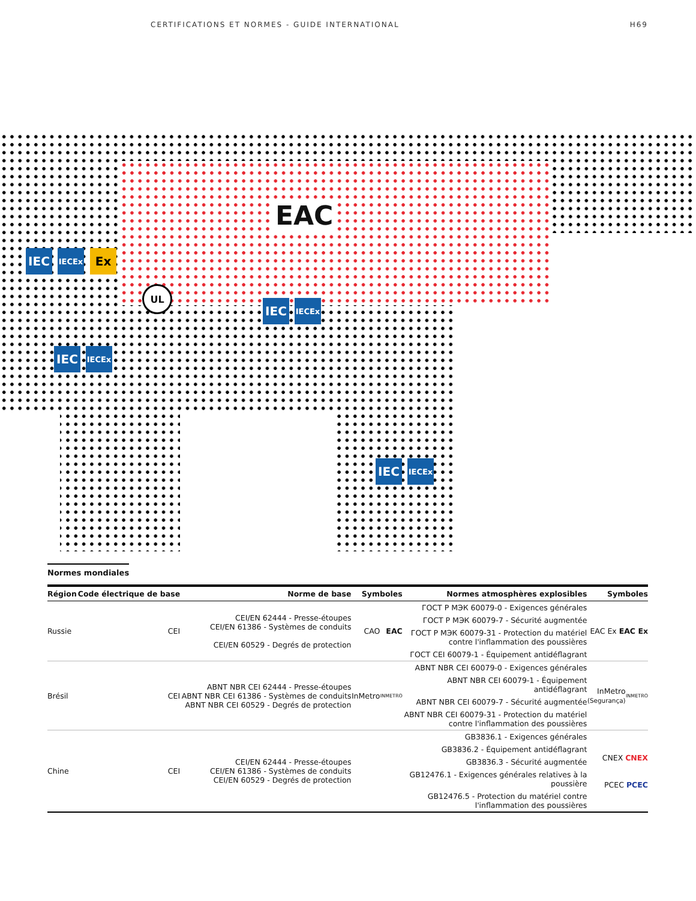CERTIFICATIONS ET NORMES - GUIDE INTERNATIONAL H69
EAC
IEC IECEx Ex
UL
IEC IECEx
IEC IECEx
IEC IECEx
Normes mondiales
| Région | Code électrique de base | Norme de base | Symboles | | Normes atmosphères explosibles | Symboles | |
| --- | --- | --- | --- | --- | --- | --- | --- |
| Russie | CEI | CEI/EN 62444 - Presse-étoupes CEI/EN 61386 - Systèmes de conduits CEI/EN 60529 - Degrés de protection | CAO | EAC | ГОСТ Р МЭК 60079-0 - Exigences générales | EAC Ex EAC Ex | |
| | | | | | ГОСТ Р МЭК 60079-7 - Sécurité augmentée | | |
| | | | | | ГОСТ Р МЭК 60079-31 - Protection du matériel contre l'inflammation des poussières | | |
| | | | | | ГОСТ CEI 60079-1 - Équipement antidéflagrant | | |
| Brésil | CEI | ABNT NBR CEI 62444 - Presse-étoupes ABNT NBR CEI 61386 - Systèmes de conduits ABNT NBR CEI 60529 - Degrés de protection | InMetro | INMETRO | ABNT NBR CEI 60079-0 - Exigences générales | InMetro (Segurança) | INMETRO |
| | | | | | ABNT NBR CEI 60079-1 - Équipement antidéflagrant | | |
| | | | | | ABNT NBR CEI 60079-7 - Sécurité augmentée | | |
| | | | | | ABNT NBR CEI 60079-31 - Protection du matériel contre l'inflammation des poussières | | |
| Chine | CEI | CEI/EN 62444 - Presse-étoupes CEI/EN 61386 - Systèmes de conduits CEI/EN 60529 - Degrés de protection | | | GB3836.1 - Exigences générales | CNEX CNEX PCEC PCEC | |
| | | | | | GB3836.2 - Équipement antidéflagrant | | |
| | | | | | GB3836.3 - Sécurité augmentée | | |
| | | | | | GB12476.1 - Exigences générales relatives à la poussière | | |
| | | | | | GB12476.5 - Protection du matériel contre l'inflammation des poussières | | |